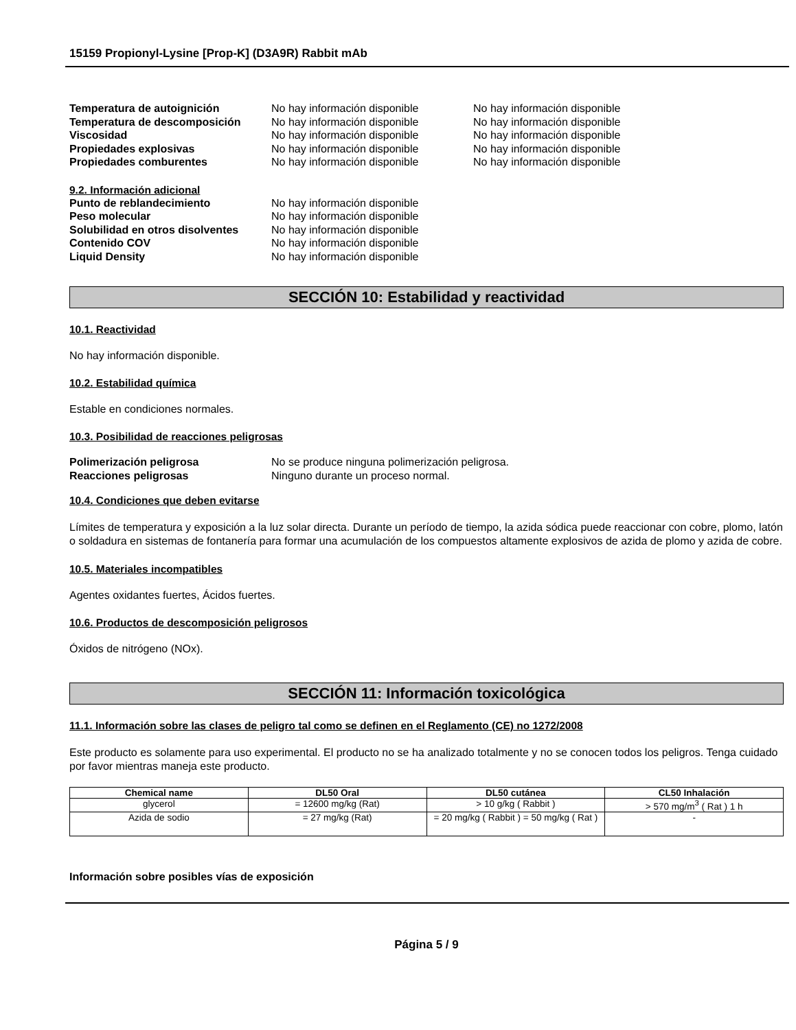15159 Propionyl-Lysine [Prop-K] (D3A9R) Rabbit mAb
Temperatura de autoignición No hay información disponible No hay información disponible Temperatura de descomposición No hay información disponible No hay información disponible Viscosidad No hay información disponible No hay información disponible Propiedades explosivas No hay información disponible No hay información disponible Propiedades comburentes No hay información disponible No hay información disponible
9.2. Información adicional
Punto de reblandecimiento No hay información disponible Peso molecular No hay información disponible Solubilidad en otros disolventes No hay información disponible Contenido COV No hay información disponible Liquid Density No hay información disponible
SECCIÓN 10: Estabilidad y reactividad
10.1. Reactividad
No hay información disponible.
10.2. Estabilidad química
Estable en condiciones normales.
10.3. Posibilidad de reacciones peligrosas
Polimerización peligrosa No se produce ninguna polimerización peligrosa. Reacciones peligrosas Ninguno durante un proceso normal.
10.4. Condiciones que deben evitarse
Límites de temperatura y exposición a la luz solar directa. Durante un período de tiempo, la azida sódica puede reaccionar con cobre, plomo, latón o soldadura en sistemas de fontanería para formar una acumulación de los compuestos altamente explosivos de azida de plomo y azida de cobre.
10.5. Materiales incompatibles
Agentes oxidantes fuertes, Ácidos fuertes.
10.6. Productos de descomposición peligrosos
Óxidos de nitrógeno (NOx).
SECCIÓN 11: Información toxicológica
11.1. Información sobre las clases de peligro tal como se definen en el Reglamento (CE) no 1272/2008
Este producto es solamente para uso experimental. El producto no se ha analizado totalmente y no se conocen todos los peligros. Tenga cuidado por favor mientras maneja este producto.
| Chemical name | DL50 Oral | DL50 cutánea | CL50 Inhalación |
| --- | --- | --- | --- |
| glycerol | = 12600 mg/kg (Rat) | > 10 g/kg ( Rabbit ) | > 570 mg/m<sup>3</sup> ( Rat ) 1 h |
| Azida de sodio | = 27 mg/kg (Rat) | = 20 mg/kg ( Rabbit ) = 50 mg/kg ( Rat ) | - |
Información sobre posibles vías de exposición
Página 5 / 9